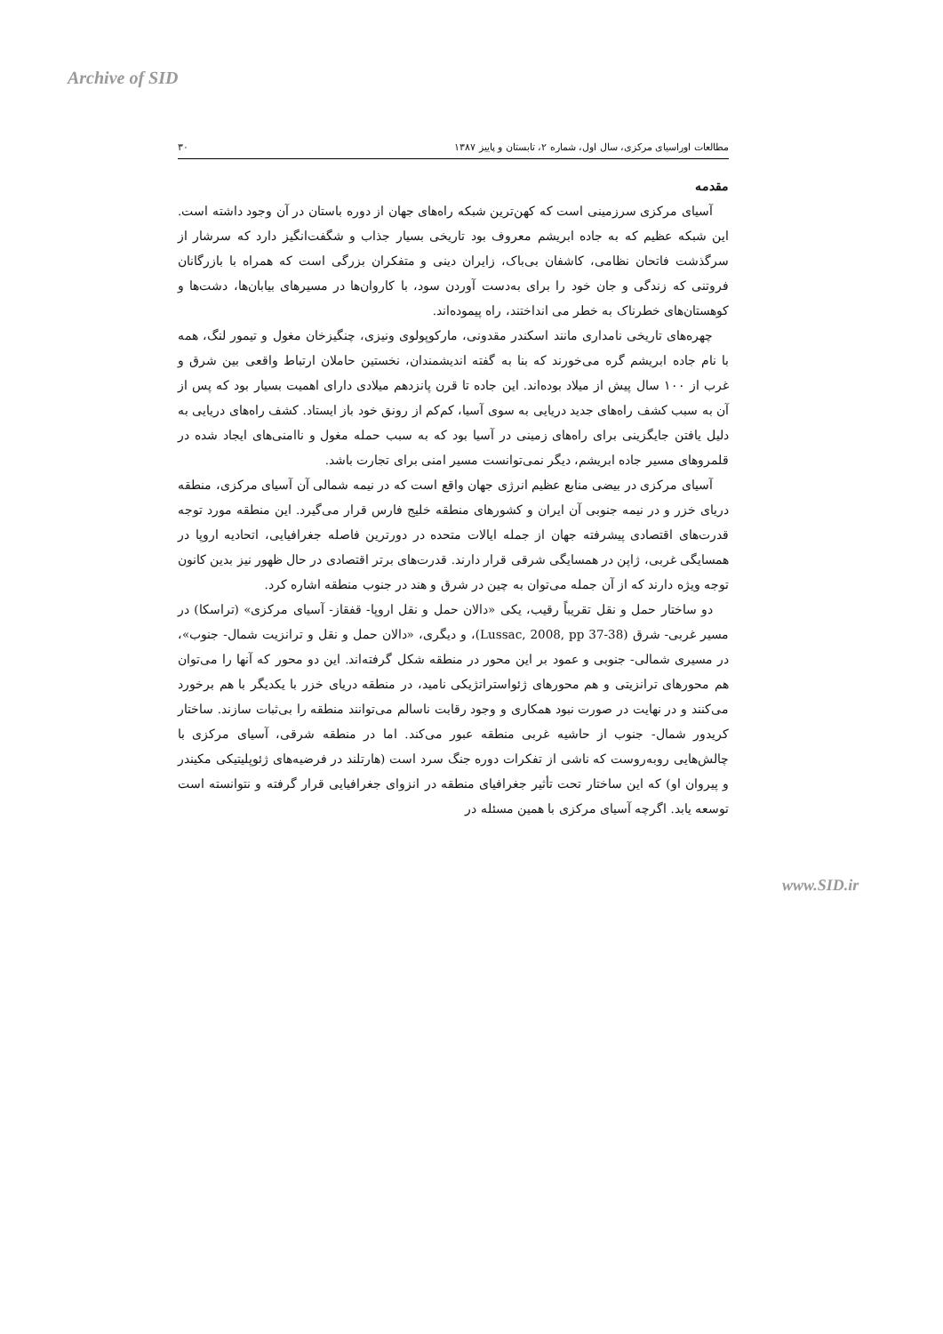Archive of SID
مطالعات اوراسیای مرکزی، سال اول، شماره ۲، تابستان و پاییز ۱۳۸۷ ۳۰
مقدمه
آسیای مرکزی سرزمینی است که کهن‌ترین شبکه راه‌های جهان از دوره باستان در آن وجود داشته است. این شبکه عظیم که به جاده ابریشم معروف بود تاریخی بسیار جذاب و شگفت‌انگیز دارد که سرشار از سرگذشت فاتحان نظامی، کاشفان بی‌باک، زایران دینی و متفکران بزرگی است که همراه با بازرگانان فروتنی که زندگی و جان خود را برای به‌دست آوردن سود، با کاروان‌ها در مسیرهای بیابان‌ها، دشت‌ها و کوهستان‌های خطرناک به خطر می انداختند، راه پیموده‌اند.
چهره‌های تاریخی نامداری مانند اسکندر مقدونی، مارکوپولوی ونیزی، چنگیزخان مغول و تیمور لنگ، همه با نام جاده ابریشم گره می‌خورند که بنا به گفته اندیشمندان، نخستین حاملان ارتباط واقعی بین شرق و غرب از ۱۰۰ سال پیش از میلاد بوده‌اند. این جاده تا قرن پانزدهم میلادی دارای اهمیت بسیار بود که پس از آن به سبب کشف راه‌های جدید دریایی به سوی آسیا، کم‌کم از رونق خود باز ایستاد. کشف راه‌های دریایی به دلیل یافتن جایگزینی برای راه‌های زمینی در آسیا بود که به سبب حمله مغول و ناامنی‌های ایجاد شده در قلمروهای مسیر جاده ابریشم، دیگر نمی‌توانست مسیر امنی برای تجارت باشد.
آسیای مرکزی در بیضی منابع عظیم انرژی جهان واقع است که در نیمه شمالی آن آسیای مرکزی، منطقه دریای خزر و در نیمه جنوبی آن ایران و کشورهای منطقه خلیج فارس قرار می‌گیرد. این منطقه مورد توجه قدرت‌های اقتصادی پیشرفته جهان از جمله ایالات متحده در دورترین فاصله جغرافیایی، اتحادیه اروپا در همسایگی غربی، ژاپن در همسایگی شرقی قرار دارند. قدرت‌های برتر اقتصادی در حال ظهور نیز بدین کانون توجه ویژه دارند که از آن جمله می‌توان به چین در شرق و هند در جنوب منطقه اشاره کرد.
دو ساختار حمل و نقل تقریباً رقیب، یکی «دالان حمل و نقل اروپا- قفقاز- آسیای مرکزی» (تراسکا) در مسیر غربی- شرق (Lussac, 2008, pp 37-38)، و دیگری، «دالان حمل و نقل و ترانزیت شمال- جنوب»، در مسیری شمالی- جنوبی و عمود بر این محور در منطقه شکل گرفته‌اند. این دو محور که آنها را می‌توان هم محورهای ترانزیتی و هم محورهای ژئواستراتژیکی نامید، در منطقه دریای خزر با یکدیگر با هم برخورد می‌کنند و در نهایت در صورت نبود همکاری و وجود رقابت ناسالم می‌توانند منطقه را بی‌ثبات سازند. ساختار کریدور شمال- جنوب از حاشیه غربی منطقه عبور می‌کند. اما در منطقه شرقی، آسیای مرکزی با چالش‌هایی روبه‌روست که ناشی از تفکرات دوره جنگ سرد است (هارتلند در فرضیه‌های ژئوپلیتیکی مکیندر و پیروان او) که این ساختار تحت تأثیر جغرافیای منطقه در انزوای جغرافیایی قرار گرفته و نتوانسته است توسعه یابد. اگرچه آسیای مرکزی با همین مسئله در
www.SID.ir